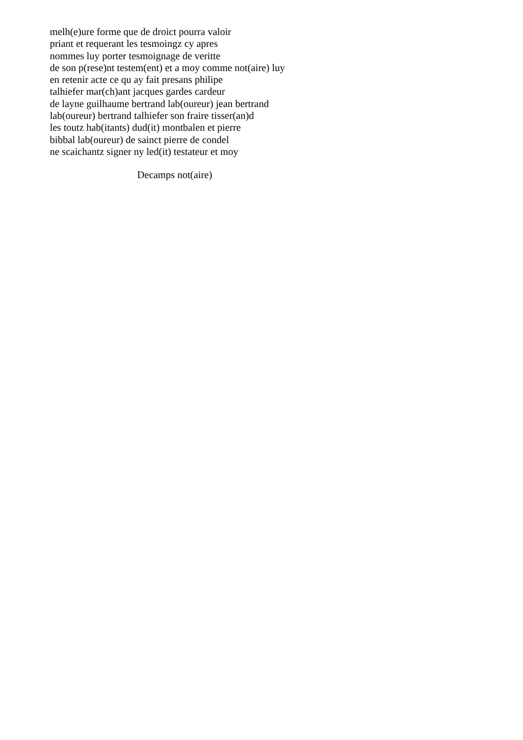melh(e)ure forme que de droict pourra valoir
priant et requerant les tesmoingz cy apres
nommes luy porter tesmoignage de veritte
de son p(rese)nt testem(ent) et a moy comme not(aire) luy
en retenir acte ce qu ay fait presans philipe
talhiefer mar(ch)ant jacques gardes cardeur
de layne guilhaume bertrand lab(oureur) jean bertrand
lab(oureur) bertrand talhiefer son fraire tisser(an)d
les toutz hab(itants) dud(it) montbalen et pierre
bibbal lab(oureur) de sainct pierre de condel
ne scaichantz signer ny led(it) testateur et moy
Decamps not(aire)